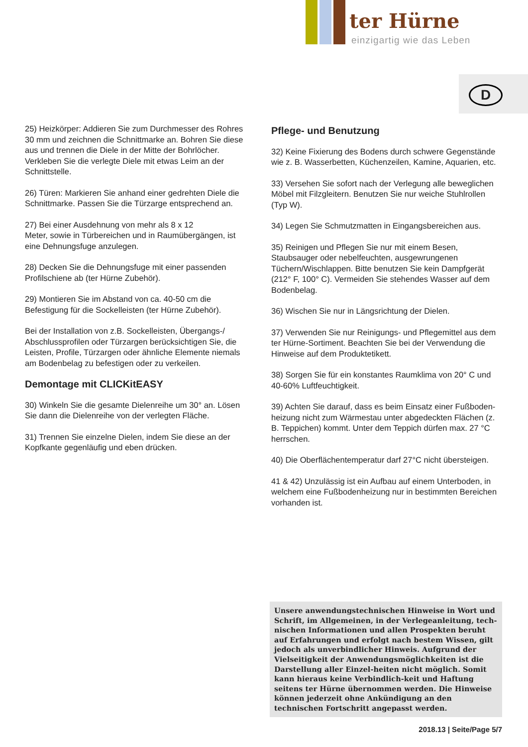ter Hürne
einzigartig wie das Leben
D
25) Heizkörper: Addieren Sie zum Durchmesser des Rohres 30 mm und zeichnen die Schnittmarke an. Bohren Sie diese aus und trennen die Diele in der Mitte der Bohrlöcher. Verkleben Sie die verlegte Diele mit etwas Leim an der Schnittstelle.
26) Türen: Markieren Sie anhand einer gedrehten Diele die Schnittmarke. Passen Sie die Türzarge entsprechend an.
27) Bei einer Ausdehnung von mehr als 8 x 12
Meter, sowie in Türbereichen und in Raumübergängen, ist eine Dehnungsfuge anzulegen.
28) Decken Sie die Dehnungsfuge mit einer passenden Profilschiene ab (ter Hürne Zubehör).
29) Montieren Sie im Abstand von ca. 40-50 cm die Befestigung für die Sockelleisten (ter Hürne Zubehör).
Bei der Installation von z.B. Sockelleisten, Übergangs-/ Abschlussprofilen oder Türzargen berücksichtigen Sie, die Leisten, Profile, Türzargen oder ähnliche Elemente niemals am Bodenbelag zu befestigen oder zu verkeilen.
Demontage mit CLICKitEASY
30) Winkeln Sie die gesamte Dielenreihe um 30° an. Lösen Sie dann die Dielenreihe von der verlegten Fläche.
31) Trennen Sie einzelne Dielen, indem Sie diese an der Kopfkante gegenläufig und eben drücken.
Pflege- und Benutzung
32) Keine Fixierung des Bodens durch schwere Gegenstände wie z. B. Wasserbetten, Küchenzeilen, Kamine, Aquarien, etc.
33) Versehen Sie sofort nach der Verlegung alle beweglichen Möbel mit Filzgleitern. Benutzen Sie nur weiche Stuhlrollen (Typ W).
34) Legen Sie Schmutzmatten in Eingangsbereichen aus.
35) Reinigen und Pflegen Sie nur mit einem Besen, Staubsauger oder nebelfeuchten, ausgewrungenen Tüchern/Wischlappen. Bitte benutzen Sie kein Dampfgerät (212° F, 100° C). Vermeiden Sie stehendes Wasser auf dem Bodenbelag.
36) Wischen Sie nur in Längsrichtung der Dielen.
37) Verwenden Sie nur Reinigungs- und Pflegemittel aus dem ter Hürne-Sortiment. Beachten Sie bei der Verwendung die Hinweise auf dem Produktetikett.
38) Sorgen Sie für ein konstantes Raumklima von 20° C und 40-60% Luftfeuchtigkeit.
39) Achten Sie darauf, dass es beim Einsatz einer Fußboden-heizung nicht zum Wärmestau unter abgedeckten Flächen (z. B. Teppichen) kommt. Unter dem Teppich dürfen max. 27 °C herrschen.
40) Die Oberflächentemperatur darf 27°C nicht übersteigen.
41 & 42) Unzulässig ist ein Aufbau auf einem Unterboden, in welchem eine Fußbodenheizung nur in bestimmten Bereichen vorhanden ist.
Unsere anwendungstechnischen Hinweise in Wort und Schrift, im Allgemeinen, in der Verlegeanleitung, tech-nischen Informationen und allen Prospekten beruht auf Erfahrungen und erfolgt nach bestem Wissen, gilt jedoch als unverbindlicher Hinweis. Aufgrund der Vielseitigkeit der Anwendungsmöglichkeiten ist die Darstellung aller Einzel-heiten nicht möglich. Somit kann hieraus keine Verbindlich-keit und Haftung seitens ter Hürne übernommen werden. Die Hinweise können jederzeit ohne Ankündigung an den technischen Fortschritt angepasst werden.
2018.13 | Seite/Page 5/7